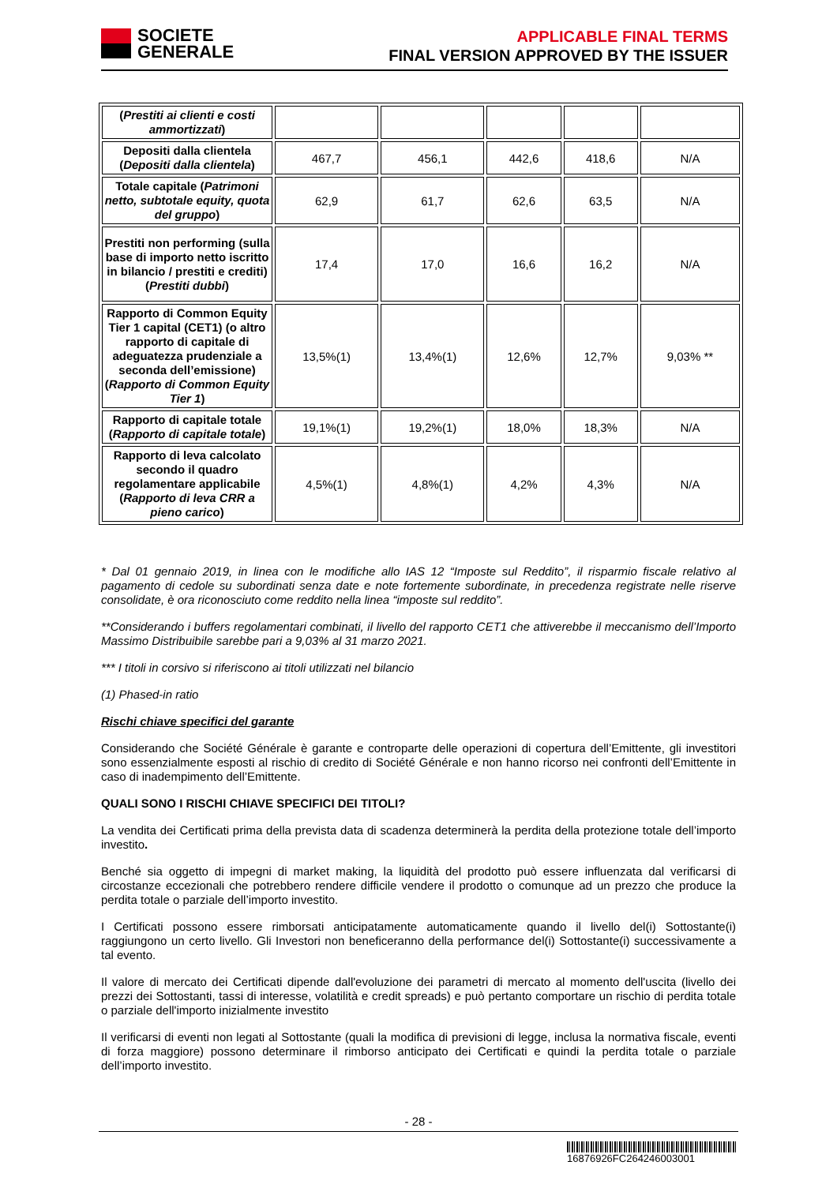SOCIETE
GENERALE
APPLICABLE FINAL TERMS
FINAL VERSION APPROVED BY THE ISSUER
| ( Prestiti ai clienti e costi ammortizzati ) | | | | | |
| Depositi dalla clientela ( Depositi dalla clientela ) | 467,7 | 456,1 | 442,6 | 418,6 | N/A |
| Totale capitale ( Patrimoni netto, subtotale equity, quota del gruppo ) | 62,9 | 61,7 | 62,6 | 63,5 | N/A |
| Prestiti non performing (sulla base di importo netto iscritto in bilancio / prestiti e crediti) ( Prestiti dubbi ) | 17,4 | 17,0 | 16,6 | 16,2 | N/A |
| Rapporto di Common Equity Tier 1 capital (CET1) (o altro rapporto di capitale di adeguatezza prudenziale a seconda dell’emissione) ( Rapporto di Common Equity Tier 1 ) | 13,5%(1) | 13,4%(1) | 12,6% | 12,7% | 9,03% ** |
| Rapporto di capitale totale ( Rapporto di capitale totale ) | 19,1%(1) | 19,2%(1) | 18,0% | 18,3% | N/A |
| Rapporto di leva calcolato secondo il quadro regolamentare applicabile ( Rapporto di leva CRR a pieno carico ) | 4,5%(1) | 4,8%(1) | 4,2% | 4,3% | N/A |
* Dal 01 gennaio 2019, in linea con le modifiche allo IAS 12 “Imposte sul Reddito”, il risparmio fiscale relativo al pagamento di cedole su subordinati senza date e note fortemente subordinate, in precedenza registrate nelle riserve consolidate, è ora riconosciuto come reddito nella linea “imposte sul reddito”.
**Considerando i buffers regolamentari combinati, il livello del rapporto CET1 che attiverebbe il meccanismo dell’Importo Massimo Distribuibile sarebbe pari a 9,03% al 31 marzo 2021.
*** I titoli in corsivo si riferiscono ai titoli utilizzati nel bilancio
(1) Phased-in ratio
Rischi chiave specifici del garante
Considerando che Société Générale è garante e controparte delle operazioni di copertura dell’Emittente, gli investitori sono essenzialmente esposti al rischio di credito di Société Générale e non hanno ricorso nei confronti dell’Emittente in caso di inadempimento dell’Emittente.
QUALI SONO I RISCHI CHIAVE SPECIFICI DEI TITOLI?
La vendita dei Certificati prima della prevista data di scadenza determinerà la perdita della protezione totale dell’importo investito.
Benché sia oggetto di impegni di market making, la liquidità del prodotto può essere influenzata dal verificarsi di circostanze eccezionali che potrebbero rendere difficile vendere il prodotto o comunque ad un prezzo che produce la perdita totale o parziale dell’importo investito.
I Certificati possono essere rimborsati anticipatamente automaticamente quando il livello del(i) Sottostante(i) raggiungono un certo livello. Gli Investori non beneficeranno della performance del(i) Sottostante(i) successivamente a tal evento.
Il valore di mercato dei Certificati dipende dall'evoluzione dei parametri di mercato al momento dell'uscita (livello dei prezzi dei Sottostanti, tassi di interesse, volatilità e credit spreads) e può pertanto comportare un rischio di perdita totale o parziale dell'importo inizialmente investito
Il verificarsi di eventi non legati al Sottostante (quali la modifica di previsioni di legge, inclusa la normativa fiscale, eventi di forza maggiore) possono determinare il rimborso anticipato dei Certificati e quindi la perdita totale o parziale dell’importo investito.
- 28 -
16876926FC264246003001